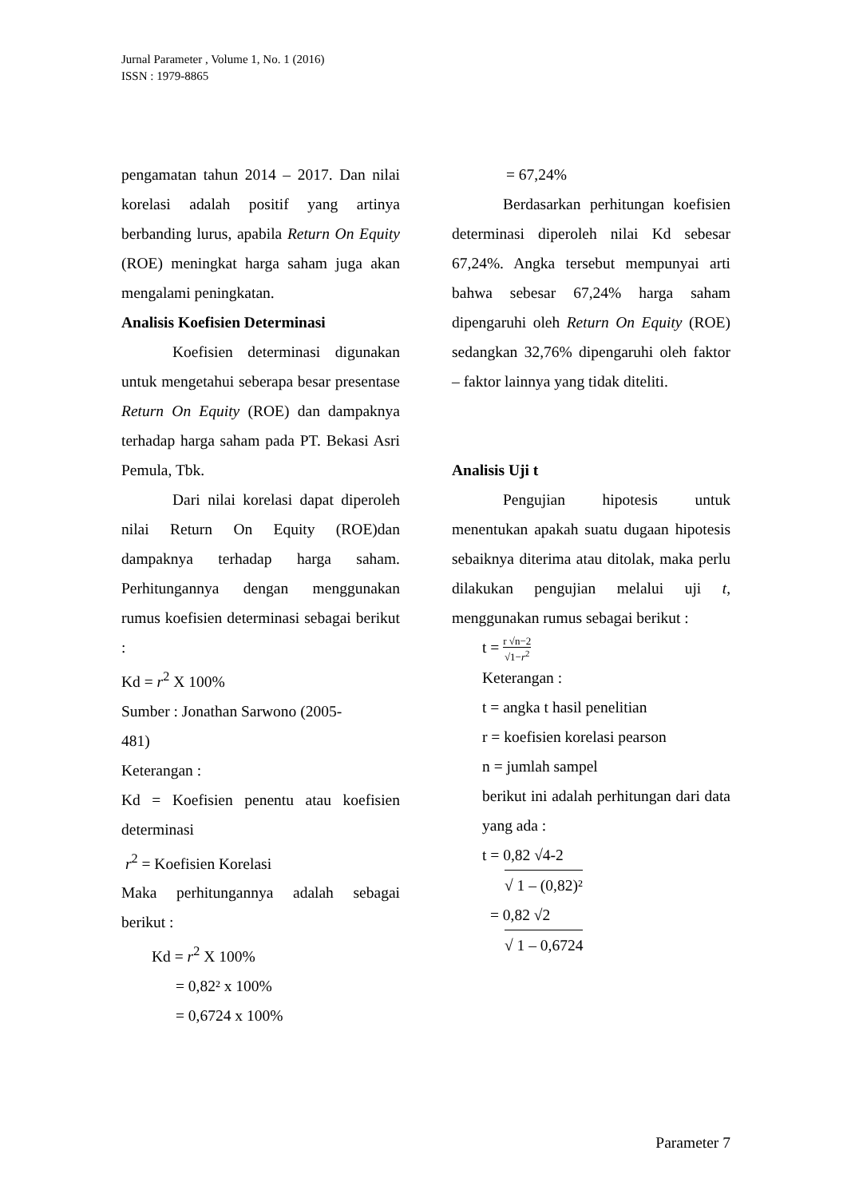Jurnal Parameter , Volume 1, No. 1 (2016)
ISSN : 1979-8865
pengamatan tahun 2014 – 2017. Dan nilai korelasi adalah positif yang artinya berbanding lurus, apabila Return On Equity (ROE) meningkat harga saham juga akan mengalami peningkatan.
Analisis Koefisien Determinasi
Koefisien determinasi digunakan untuk mengetahui seberapa besar presentase Return On Equity (ROE) dan dampaknya terhadap harga saham pada PT. Bekasi Asri Pemula, Tbk.
Dari nilai korelasi dapat diperoleh nilai Return On Equity (ROE)dan dampaknya terhadap harga saham. Perhitungannya dengan menggunakan rumus koefisien determinasi sebagai berikut :
Kd = r<sup>2</sup> X 100%
Sumber : Jonathan Sarwono (2005-
481)
Keterangan :
Kd = Koefisien penentu atau koefisien determinasi
r<sup>2</sup> = Koefisien Korelasi
Maka perhitungannya adalah sebagai berikut :
Kd = r<sup>2</sup> X 100%
= 0,82² x 100%
= 0,6724 x 100%
= 67,24%
Berdasarkan perhitungan koefisien determinasi diperoleh nilai Kd sebesar 67,24%. Angka tersebut mempunyai arti bahwa sebesar 67,24% harga saham dipengaruhi oleh Return On Equity (ROE) sedangkan 32,76% dipengaruhi oleh faktor – faktor lainnya yang tidak diteliti.
Analisis Uji t
Pengujian hipotesis untuk menentukan apakah suatu dugaan hipotesis sebaiknya diterima atau ditolak, maka perlu dilakukan pengujian melalui uji t, menggunakan rumus sebagai berikut :
t = r √n−2 √1−r<sup>2</sup>
Keterangan :
t = angka t hasil penelitian
r = koefisien korelasi pearson
n = jumlah sampel
berikut ini adalah perhitungan dari data yang ada :
t = 0,82 √4-2
√ 1 – (0,82)²
= 0,82 √2
√ 1 – 0,6724
Parameter 7